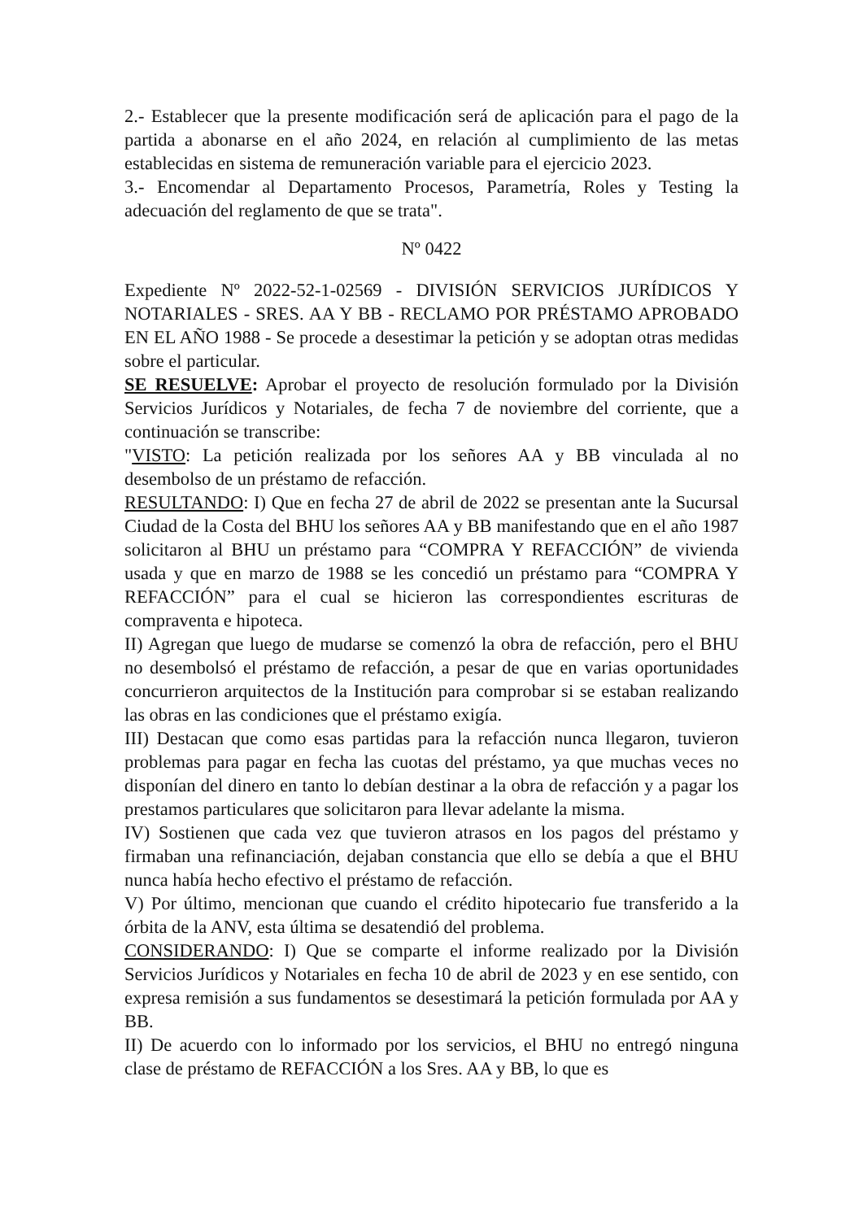2.- Establecer que la presente modificación será de aplicación para el pago de la partida a abonarse en el año 2024, en relación al cumplimiento de las metas establecidas en sistema de remuneración variable para el ejercicio 2023.
3.- Encomendar al Departamento Procesos, Parametría, Roles y Testing la adecuación del reglamento de que se trata".
Nº 0422
Expediente Nº 2022-52-1-02569 - DIVISIÓN SERVICIOS JURÍDICOS Y NOTARIALES - SRES. AA Y BB - RECLAMO POR PRÉSTAMO APROBADO EN EL AÑO 1988 - Se procede a desestimar la petición y se adoptan otras medidas sobre el particular.
SE RESUELVE: Aprobar el proyecto de resolución formulado por la División Servicios Jurídicos y Notariales, de fecha 7 de noviembre del corriente, que a continuación se transcribe:
"VISTO: La petición realizada por los señores AA y BB vinculada al no desembolso de un préstamo de refacción.
RESULTANDO: I) Que en fecha 27 de abril de 2022 se presentan ante la Sucursal Ciudad de la Costa del BHU los señores AA y BB manifestando que en el año 1987 solicitaron al BHU un préstamo para “COMPRA Y REFACCIÓN” de vivienda usada y que en marzo de 1988 se les concedió un préstamo para “COMPRA Y REFACCIÓN” para el cual se hicieron las correspondientes escrituras de compraventa e hipoteca.
II) Agregan que luego de mudarse se comenzó la obra de refacción, pero el BHU no desembolsó el préstamo de refacción, a pesar de que en varias oportunidades concurrieron arquitectos de la Institución para comprobar si se estaban realizando las obras en las condiciones que el préstamo exigía.
III) Destacan que como esas partidas para la refacción nunca llegaron, tuvieron problemas para pagar en fecha las cuotas del préstamo, ya que muchas veces no disponían del dinero en tanto lo debían destinar a la obra de refacción y a pagar los prestamos particulares que solicitaron para llevar adelante la misma.
IV) Sostienen que cada vez que tuvieron atrasos en los pagos del préstamo y firmaban una refinanciación, dejaban constancia que ello se debía a que el BHU nunca había hecho efectivo el préstamo de refacción.
V) Por último, mencionan que cuando el crédito hipotecario fue transferido a la órbita de la ANV, esta última se desatendió del problema.
CONSIDERANDO: I) Que se comparte el informe realizado por la División Servicios Jurídicos y Notariales en fecha 10 de abril de 2023 y en ese sentido, con expresa remisión a sus fundamentos se desestimará la petición formulada por AA y BB.
II) De acuerdo con lo informado por los servicios, el BHU no entregó ninguna clase de préstamo de REFACCIÓN a los Sres. AA y BB, lo que es